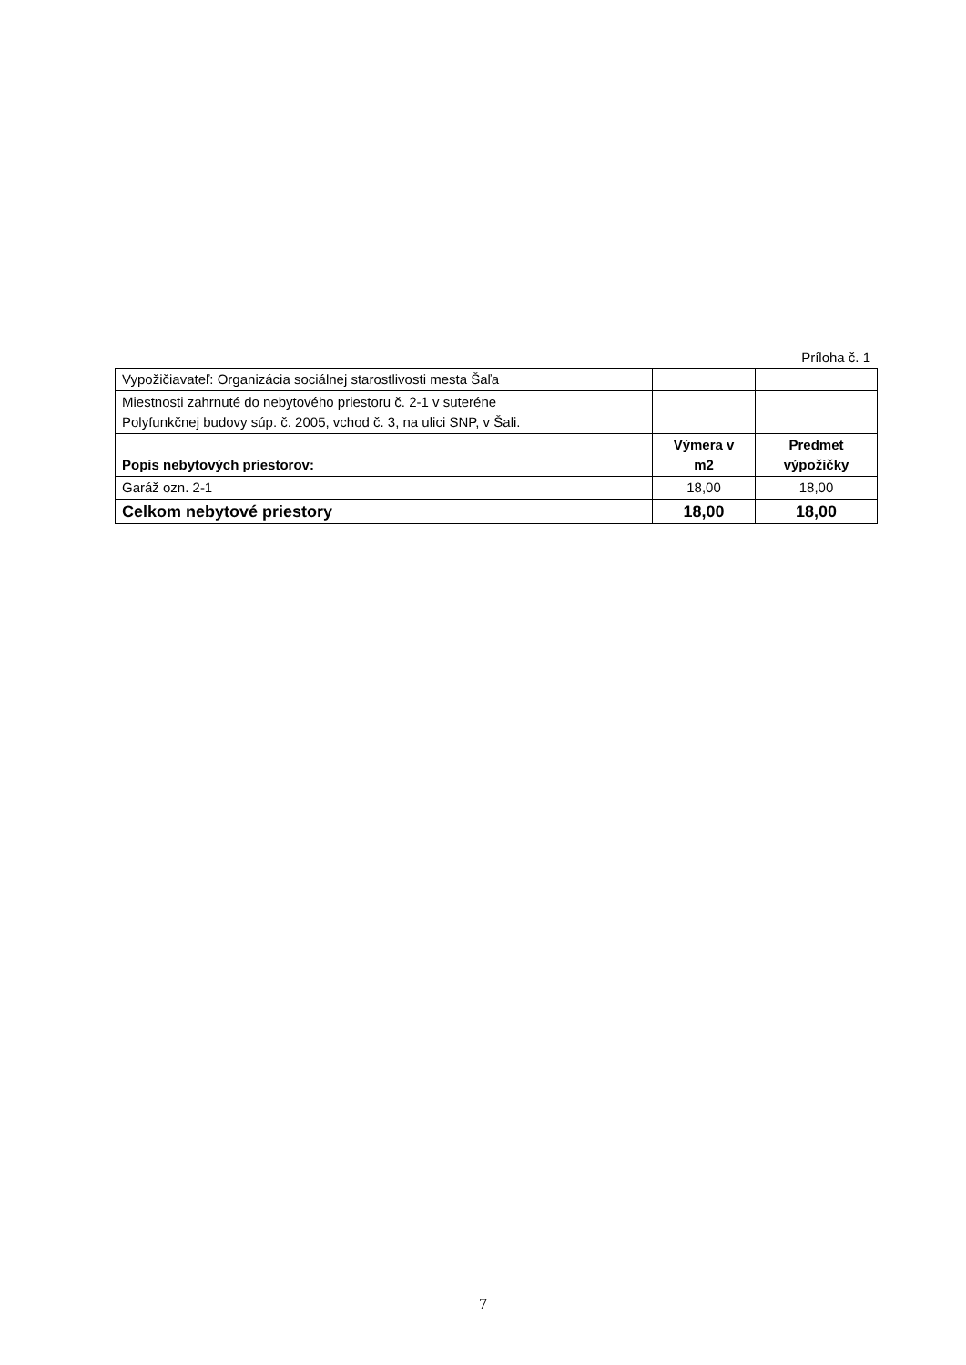Príloha č. 1
| Vypožičiavateľ: Organizácia sociálnej starostlivosti mesta Šaľa | | |
| Miestnosti zahrnuté do nebytového priestoru č. 2-1 v suteréne Polyfunkčnej budovy súp. č. 2005, vchod č. 3, na ulici SNP, v Šali. | | |
| Popis nebytových priestorov: | Výmera v m2 | Predmet výpožičky |
| Garáž ozn. 2-1 | 18,00 | 18,00 |
| Celkom nebytové priestory | 18,00 | 18,00 |
7